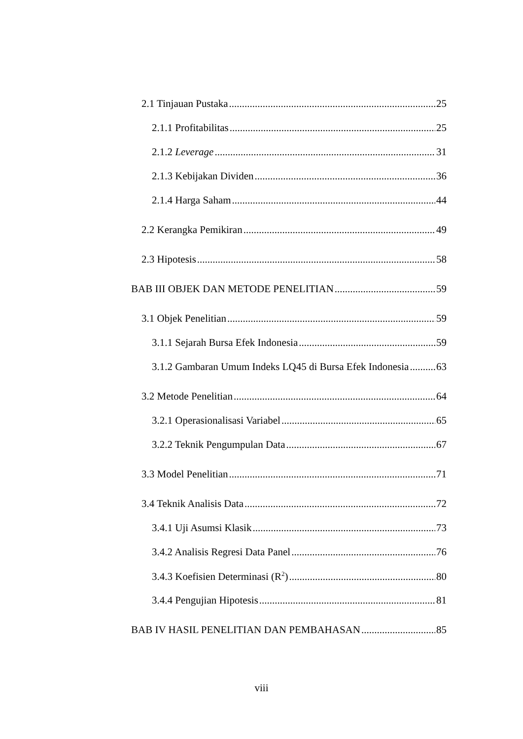2.1 Tinjauan Pustaka 25
2.1.1 Profitabilitas 25
2.1.2 Leverage 31
2.1.3 Kebijakan Dividen 36
2.1.4 Harga Saham 44
2.2 Kerangka Pemikiran 49
2.3 Hipotesis 58
BAB III OBJEK DAN METODE PENELITIAN 59
3.1 Objek Penelitian 59
3.1.1 Sejarah Bursa Efek Indonesia 59
3.1.2 Gambaran Umum Indeks LQ45 di Bursa Efek Indonesia 63
3.2 Metode Penelitian 64
3.2.1 Operasionalisasi Variabel 65
3.2.2 Teknik Pengumpulan Data 67
3.3 Model Penelitian 71
3.4 Teknik Analisis Data 72
3.4.1 Uji Asumsi Klasik 73
3.4.2 Analisis Regresi Data Panel 76
3.4.3 Koefisien Determinasi (R<sup>2</sup>) 80
3.4.4 Pengujian Hipotesis 81
BAB IV HASIL PENELITIAN DAN PEMBAHASAN 85
viii